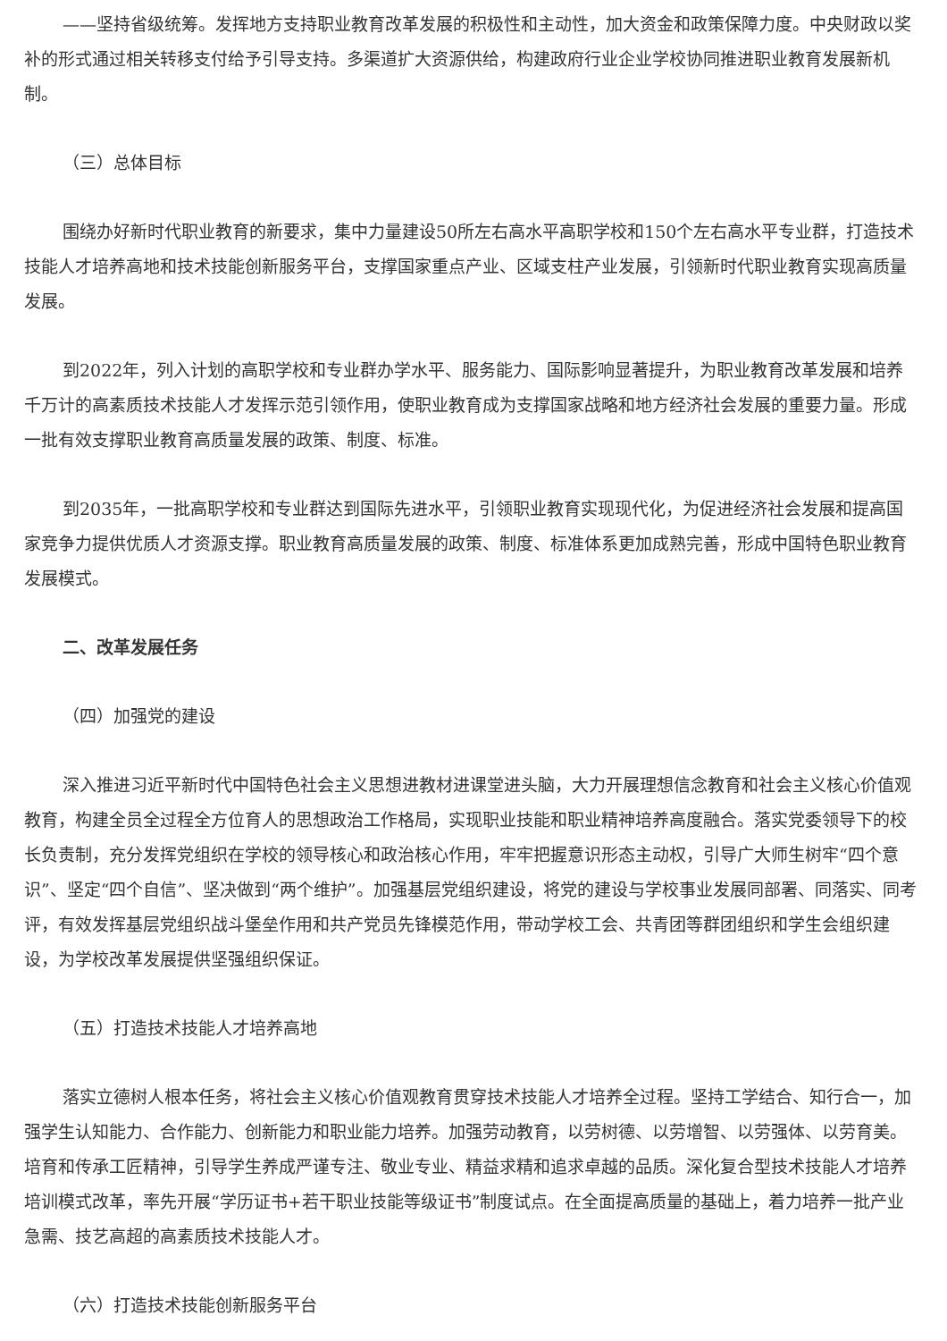——坚持省级统筹。发挥地方支持职业教育改革发展的积极性和主动性，加大资金和政策保障力度。中央财政以奖补的形式通过相关转移支付给予引导支持。多渠道扩大资源供给，构建政府行业企业学校协同推进职业教育发展新机制。
（三）总体目标
围绕办好新时代职业教育的新要求，集中力量建设50所左右高水平高职学校和150个左右高水平专业群，打造技术技能人才培养高地和技术技能创新服务平台，支撑国家重点产业、区域支柱产业发展，引领新时代职业教育实现高质量发展。
到2022年，列入计划的高职学校和专业群办学水平、服务能力、国际影响显著提升，为职业教育改革发展和培养千万计的高素质技术技能人才发挥示范引领作用，使职业教育成为支撑国家战略和地方经济社会发展的重要力量。形成一批有效支撑职业教育高质量发展的政策、制度、标准。
到2035年，一批高职学校和专业群达到国际先进水平，引领职业教育实现现代化，为促进经济社会发展和提高国家竞争力提供优质人才资源支撑。职业教育高质量发展的政策、制度、标准体系更加成熟完善，形成中国特色职业教育发展模式。
二、改革发展任务
（四）加强党的建设
深入推进习近平新时代中国特色社会主义思想进教材进课堂进头脑，大力开展理想信念教育和社会主义核心价值观教育，构建全员全过程全方位育人的思想政治工作格局，实现职业技能和职业精神培养高度融合。落实党委领导下的校长负责制，充分发挥党组织在学校的领导核心和政治核心作用，牢牢把握意识形态主动权，引导广大师生树牢“四个意识”、坚定“四个自信”、坚决做到“两个维护”。加强基层党组织建设，将党的建设与学校事业发展同部署、同落实、同考评，有效发挥基层党组织战斗堡垒作用和共产党员先锋模范作用，带动学校工会、共青团等群团组织和学生会组织建设，为学校改革发展提供坚强组织保证。
（五）打造技术技能人才培养高地
落实立德树人根本任务，将社会主义核心价值观教育贯穿技术技能人才培养全过程。坚持工学结合、知行合一，加强学生认知能力、合作能力、创新能力和职业能力培养。加强劳动教育，以劳树德、以劳增智、以劳强体、以劳育美。培育和传承工匠精神，引导学生养成严谨专注、敬业专业、精益求精和追求卓越的品质。深化复合型技术技能人才培养培训模式改革，率先开展“学历证书+若干职业技能等级证书”制度试点。在全面提高质量的基础上，着力培养一批产业急需、技艺高超的高素质技术技能人才。
（六）打造技术技能创新服务平台